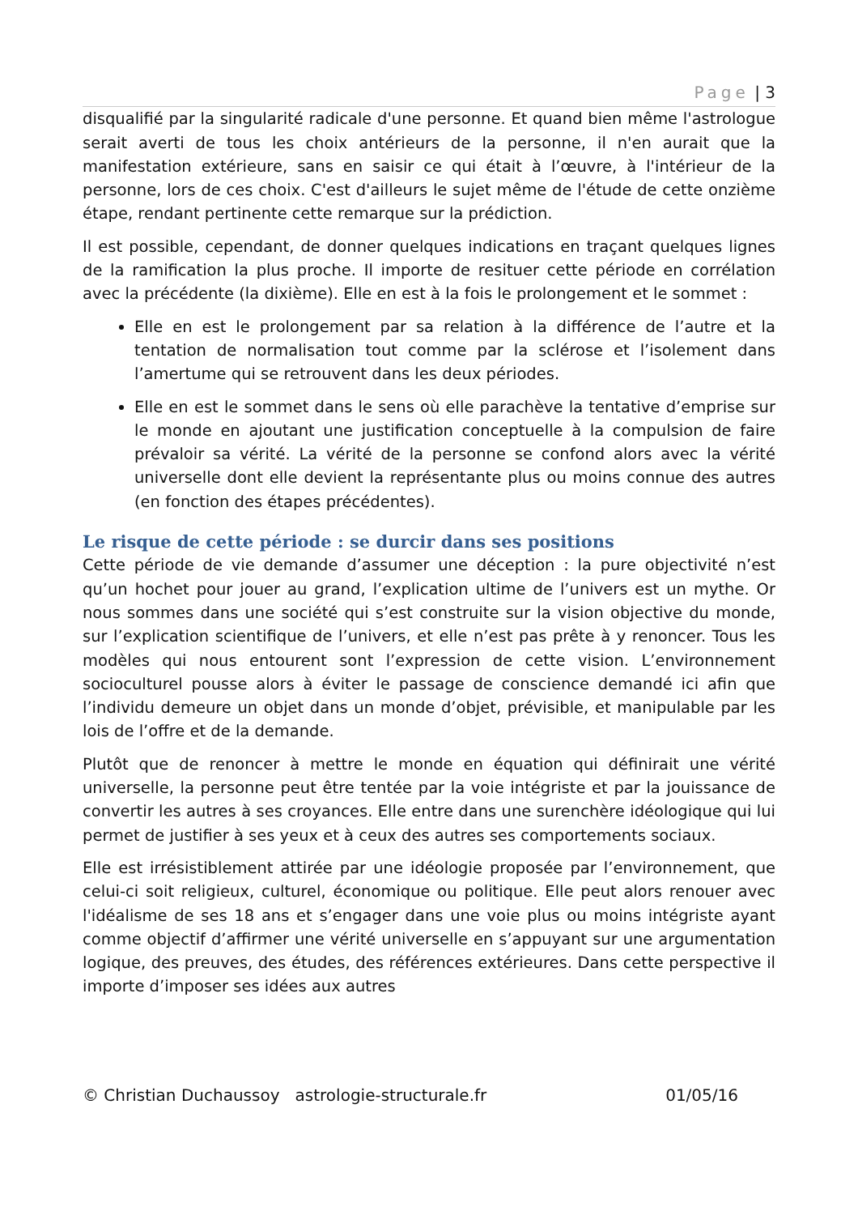Page | 3
disqualifié par la singularité radicale d'une personne. Et quand bien même l'astrologue serait averti de tous les choix antérieurs de la personne, il n'en aurait que la manifestation extérieure, sans en saisir ce qui était à l’œuvre, à l'intérieur de la personne, lors de ces choix. C'est d'ailleurs le sujet même de l'étude de cette onzième étape, rendant pertinente cette remarque sur la prédiction.
Il est possible, cependant, de donner quelques indications en traçant quelques lignes de la ramification la plus proche. Il importe de resituer cette période en corrélation avec la précédente (la dixième). Elle en est à la fois le prolongement et le sommet :
Elle en est le prolongement par sa relation à la différence de l’autre et la tentation de normalisation tout comme par la sclérose et l’isolement dans l’amertume qui se retrouvent dans les deux périodes.
Elle en est le sommet dans le sens où elle parachève la tentative d’emprise sur le monde en ajoutant une justification conceptuelle à la compulsion de faire prévaloir sa vérité. La vérité de la personne se confond alors avec la vérité universelle dont elle devient la représentante plus ou moins connue des autres (en fonction des étapes précédentes).
Le risque de cette période : se durcir dans ses positions
Cette période de vie demande d’assumer une déception : la pure objectivité n’est qu’un hochet pour jouer au grand, l’explication ultime de l’univers est un mythe. Or nous sommes dans une société qui s’est construite sur la vision objective du monde, sur l’explication scientifique de l’univers, et elle n’est pas prête à y renoncer. Tous les modèles qui nous entourent sont l’expression de cette vision. L’environnement socioculturel pousse alors à éviter le passage de conscience demandé ici afin que l’individu demeure un objet dans un monde d’objet, prévisible, et manipulable par les lois de l’offre et de la demande.
Plutôt que de renoncer à mettre le monde en équation qui définirait une vérité universelle, la personne peut être tentée par la voie intégriste et par la jouissance de convertir les autres à ses croyances. Elle entre dans une surenchère idéologique qui lui permet de justifier à ses yeux et à ceux des autres ses comportements sociaux.
Elle est irrésistiblement attirée par une idéologie proposée par l’environnement, que celui-ci soit religieux, culturel, économique ou politique. Elle peut alors renouer avec l'idéalisme de ses 18 ans et s’engager dans une voie plus ou moins intégriste ayant comme objectif d’affirmer une vérité universelle en s’appuyant sur une argumentation logique, des preuves, des études, des références extérieures. Dans cette perspective il importe d’imposer ses idées aux autres
© Christian Duchaussoy astrologie-structurale.fr 01/05/16